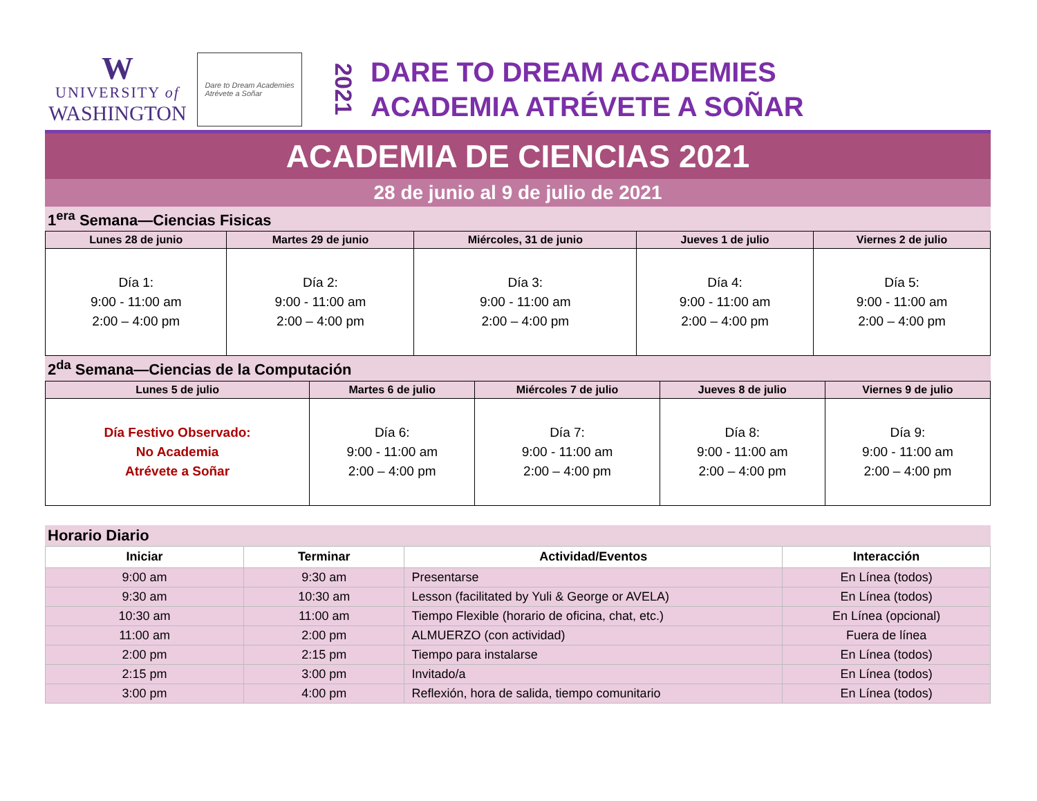W
UNIVERSITY of
WASHINGTON
Dare to Dream Academies
Atrévete a Soñar
2021
DARE TO DREAM ACADEMIES
ACADEMIA ATRÉVETE A SOÑAR
ACADEMIA DE CIENCIAS 2021
28 de junio al 9 de julio de 2021
1<sup>era</sup> Semana—Ciencias Fisicas
| Lunes 28 de junio | Martes 29 de junio | Miércoles, 31 de junio | Jueves 1 de julio | Viernes 2 de julio |
| --- | --- | --- | --- | --- |
| Día 1: 9:00 - 11:00 am 2:00 – 4:00 pm | Día 2: 9:00 - 11:00 am 2:00 – 4:00 pm | Día 3: 9:00 - 11:00 am 2:00 – 4:00 pm | Día 4: 9:00 - 11:00 am 2:00 – 4:00 pm | Día 5: 9:00 - 11:00 am 2:00 – 4:00 pm |
2<sup>da</sup> Semana—Ciencias de la Computación
| Lunes 5 de julio | Martes 6 de julio | Miércoles 7 de julio | Jueves 8 de julio | Viernes 9 de julio |
| --- | --- | --- | --- | --- |
| Día Festivo Observado: No Academia Atrévete a Soñar | Día 6: 9:00 - 11:00 am 2:00 – 4:00 pm | Día 7: 9:00 - 11:00 am 2:00 – 4:00 pm | Día 8: 9:00 - 11:00 am 2:00 – 4:00 pm | Día 9: 9:00 - 11:00 am 2:00 – 4:00 pm |
Horario Diario
| Iniciar | Terminar | Actividad/Eventos | Interacción |
| --- | --- | --- | --- |
| 9:00 am | 9:30 am | Presentarse | En Línea (todos) |
| 9:30 am | 10:30 am | Lesson (facilitated by Yuli & George or AVELA) | En Línea (todos) |
| 10:30 am | 11:00 am | Tiempo Flexible (horario de oficina, chat, etc.) | En Línea (opcional) |
| 11:00 am | 2:00 pm | ALMUERZO (con actividad) | Fuera de línea |
| 2:00 pm | 2:15 pm | Tiempo para instalarse | En Línea (todos) |
| 2:15 pm | 3:00 pm | Invitado/a | En Línea (todos) |
| 3:00 pm | 4:00 pm | Reflexión, hora de salida, tiempo comunitario | En Línea (todos) |